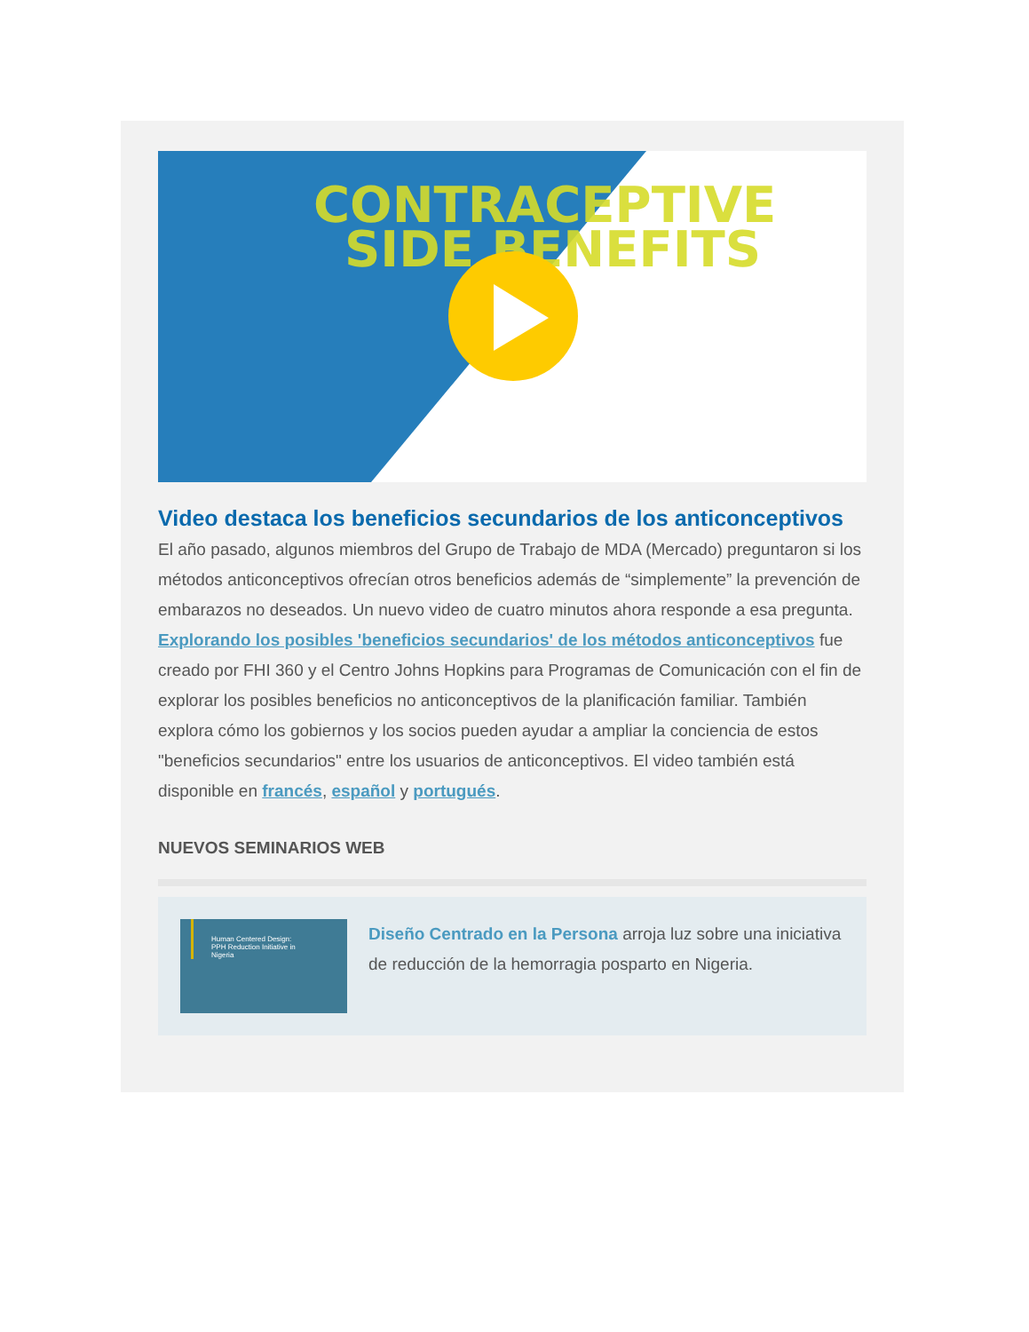CONTRACEPTIVE
SIDE BENEFITS
Video destaca los beneficios secundarios de los anticonceptivos
El año pasado, algunos miembros del Grupo de Trabajo de MDA (Mercado) preguntaron si los métodos anticonceptivos ofrecían otros beneficios además de “simplemente” la prevención de embarazos no deseados. Un nuevo video de cuatro minutos ahora responde a esa pregunta. Explorando los posibles 'beneficios secundarios' de los métodos anticonceptivos fue creado por FHI 360 y el Centro Johns Hopkins para Programas de Comunicación con el fin de explorar los posibles beneficios no anticonceptivos de la planificación familiar. También explora cómo los gobiernos y los socios pueden ayudar a ampliar la conciencia de estos "beneficios secundarios" entre los usuarios de anticonceptivos. El video también está disponible en francés, español y portugués.
NUEVOS SEMINARIOS WEB
Human Centered Design:
PPH Reduction Initiative in
Nigeria
Diseño Centrado en la Persona arroja luz sobre una iniciativa de reducción de la hemorragia posparto en Nigeria.